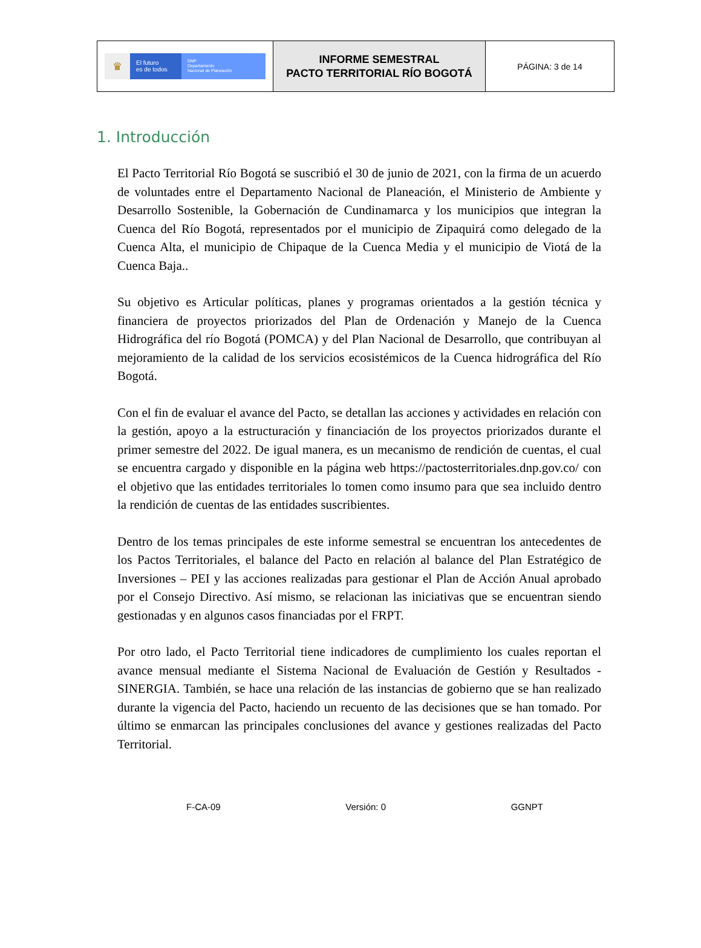| ♛ El futuro es de todos DNP Departamento Nacional de Planeación | INFORME SEMESTRAL PACTO TERRITORIAL RÍO BOGOTÁ | PÁGINA: 3 de 14 |
1. Introducción
El Pacto Territorial Río Bogotá se suscribió el 30 de junio de 2021, con la firma de un acuerdo de voluntades entre el Departamento Nacional de Planeación, el Ministerio de Ambiente y Desarrollo Sostenible, la Gobernación de Cundinamarca y los municipios que integran la Cuenca del Río Bogotá, representados por el municipio de Zipaquirá como delegado de la Cuenca Alta, el municipio de Chipaque de la Cuenca Media y el municipio de Viotá de la Cuenca Baja..
Su objetivo es Articular políticas, planes y programas orientados a la gestión técnica y financiera de proyectos priorizados del Plan de Ordenación y Manejo de la Cuenca Hidrográfica del río Bogotá (POMCA) y del Plan Nacional de Desarrollo, que contribuyan al mejoramiento de la calidad de los servicios ecosistémicos de la Cuenca hidrográfica del Río Bogotá.
Con el fin de evaluar el avance del Pacto, se detallan las acciones y actividades en relación con la gestión, apoyo a la estructuración y financiación de los proyectos priorizados durante el primer semestre del 2022. De igual manera, es un mecanismo de rendición de cuentas, el cual se encuentra cargado y disponible en la página web https://pactosterritoriales.dnp.gov.co/ con el objetivo que las entidades territoriales lo tomen como insumo para que sea incluido dentro la rendición de cuentas de las entidades suscribientes.
Dentro de los temas principales de este informe semestral se encuentran los antecedentes de los Pactos Territoriales, el balance del Pacto en relación al balance del Plan Estratégico de Inversiones – PEI y las acciones realizadas para gestionar el Plan de Acción Anual aprobado por el Consejo Directivo. Así mismo, se relacionan las iniciativas que se encuentran siendo gestionadas y en algunos casos financiadas por el FRPT.
Por otro lado, el Pacto Territorial tiene indicadores de cumplimiento los cuales reportan el avance mensual mediante el Sistema Nacional de Evaluación de Gestión y Resultados -SINERGIA. También, se hace una relación de las instancias de gobierno que se han realizado durante la vigencia del Pacto, haciendo un recuento de las decisiones que se han tomado. Por último se enmarcan las principales conclusiones del avance y gestiones realizadas del Pacto Territorial.
F-CA-09 Versión: 0 GGNPT